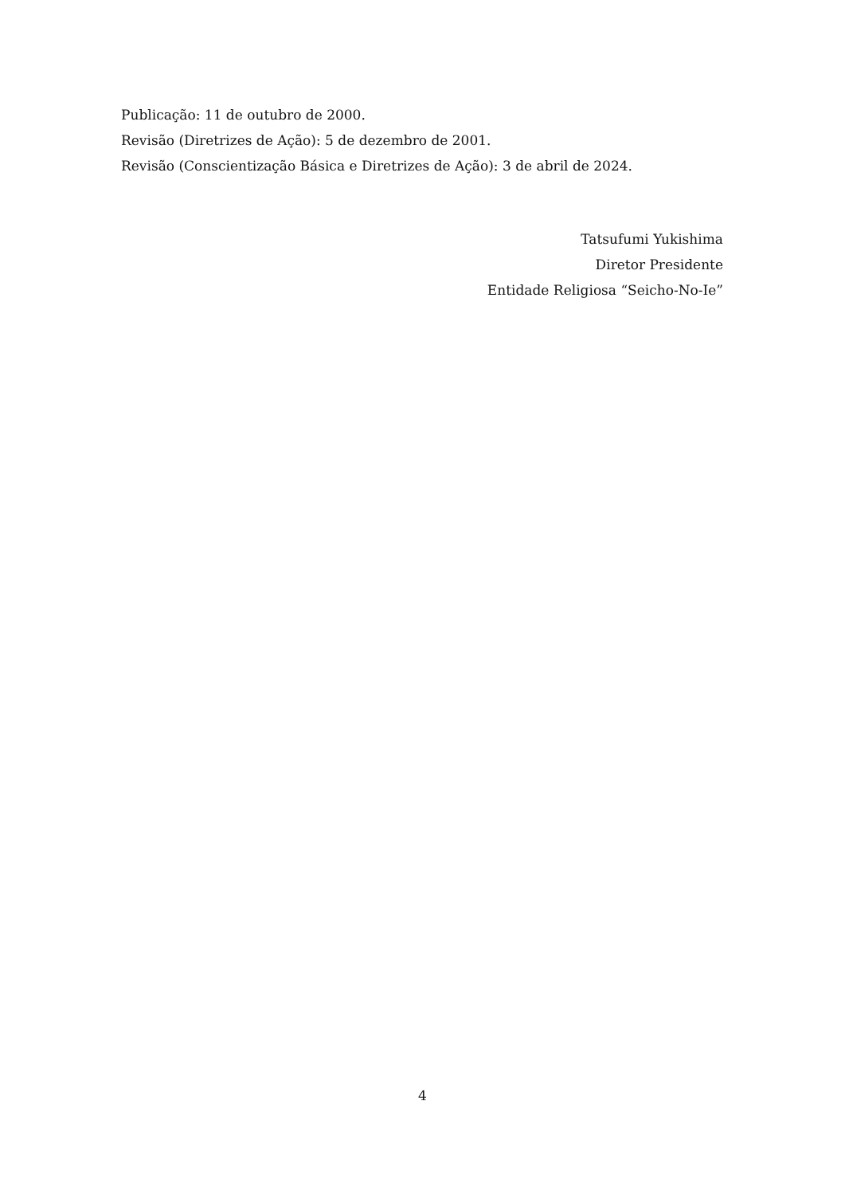Publicação: 11 de outubro de 2000.
Revisão (Diretrizes de Ação): 5 de dezembro de 2001.
Revisão (Conscientização Básica e Diretrizes de Ação): 3 de abril de 2024.
Tatsufumi Yukishima
Diretor Presidente
Entidade Religiosa “Seicho-No-Ie”
4